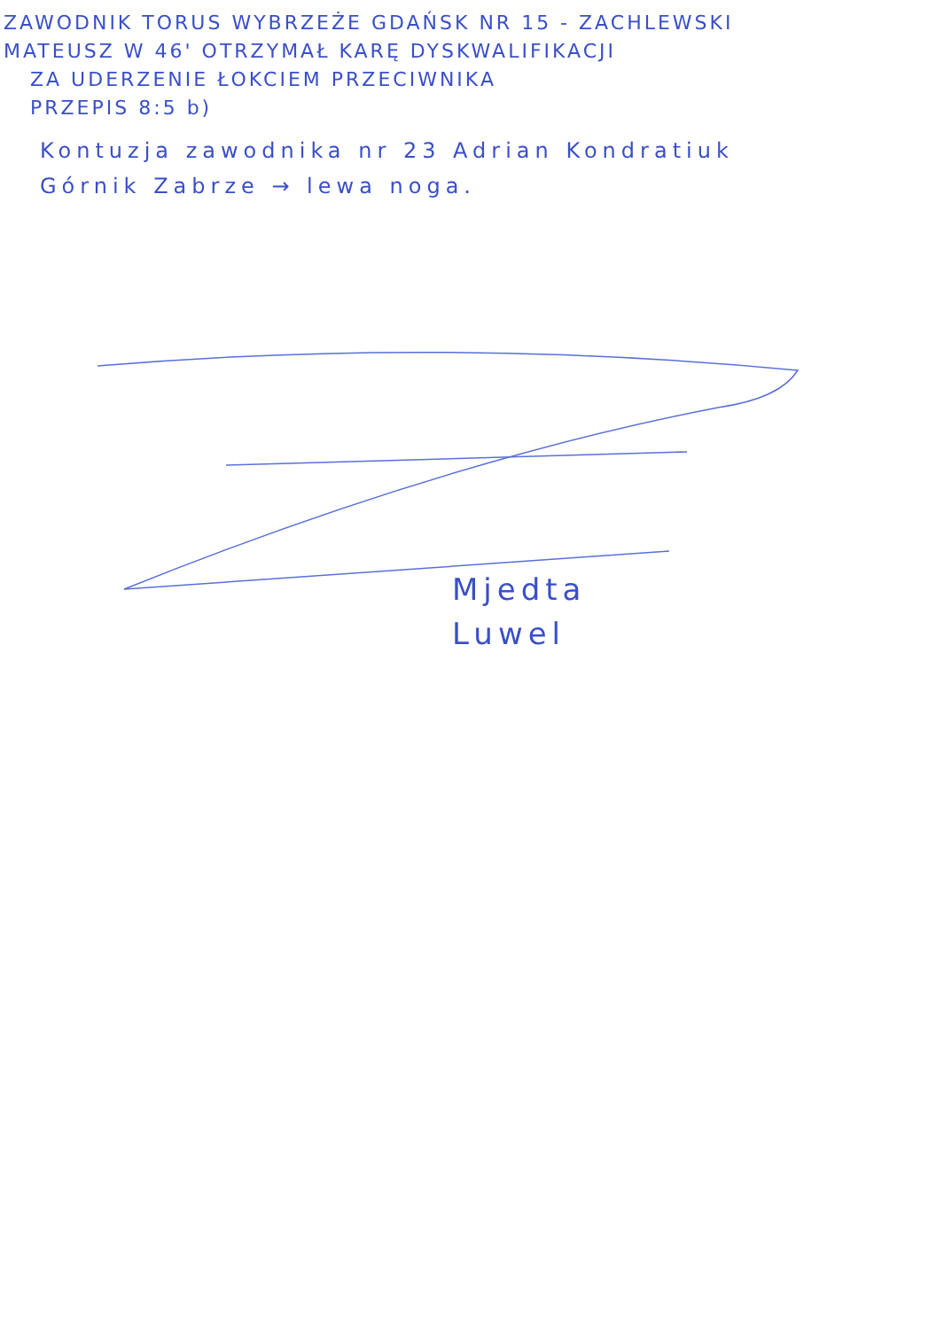ZAWODNIK TORUS WYBRZEŻE GDAŃSK NR 15 - ZACHLEWSKI
MATEUSZ W 46' OTRZYMAŁ KARĘ DYSKWALIFIKACJI
ZA UDERZENIE ŁOKCIEM PRZECIWNIKA
PRZEPIS 8:5 b)
Kontuzja zawodnika nr 23 Adrian Kondratiuk
Górnik Zabrze → lewa noga.
Mjedta
Luwel